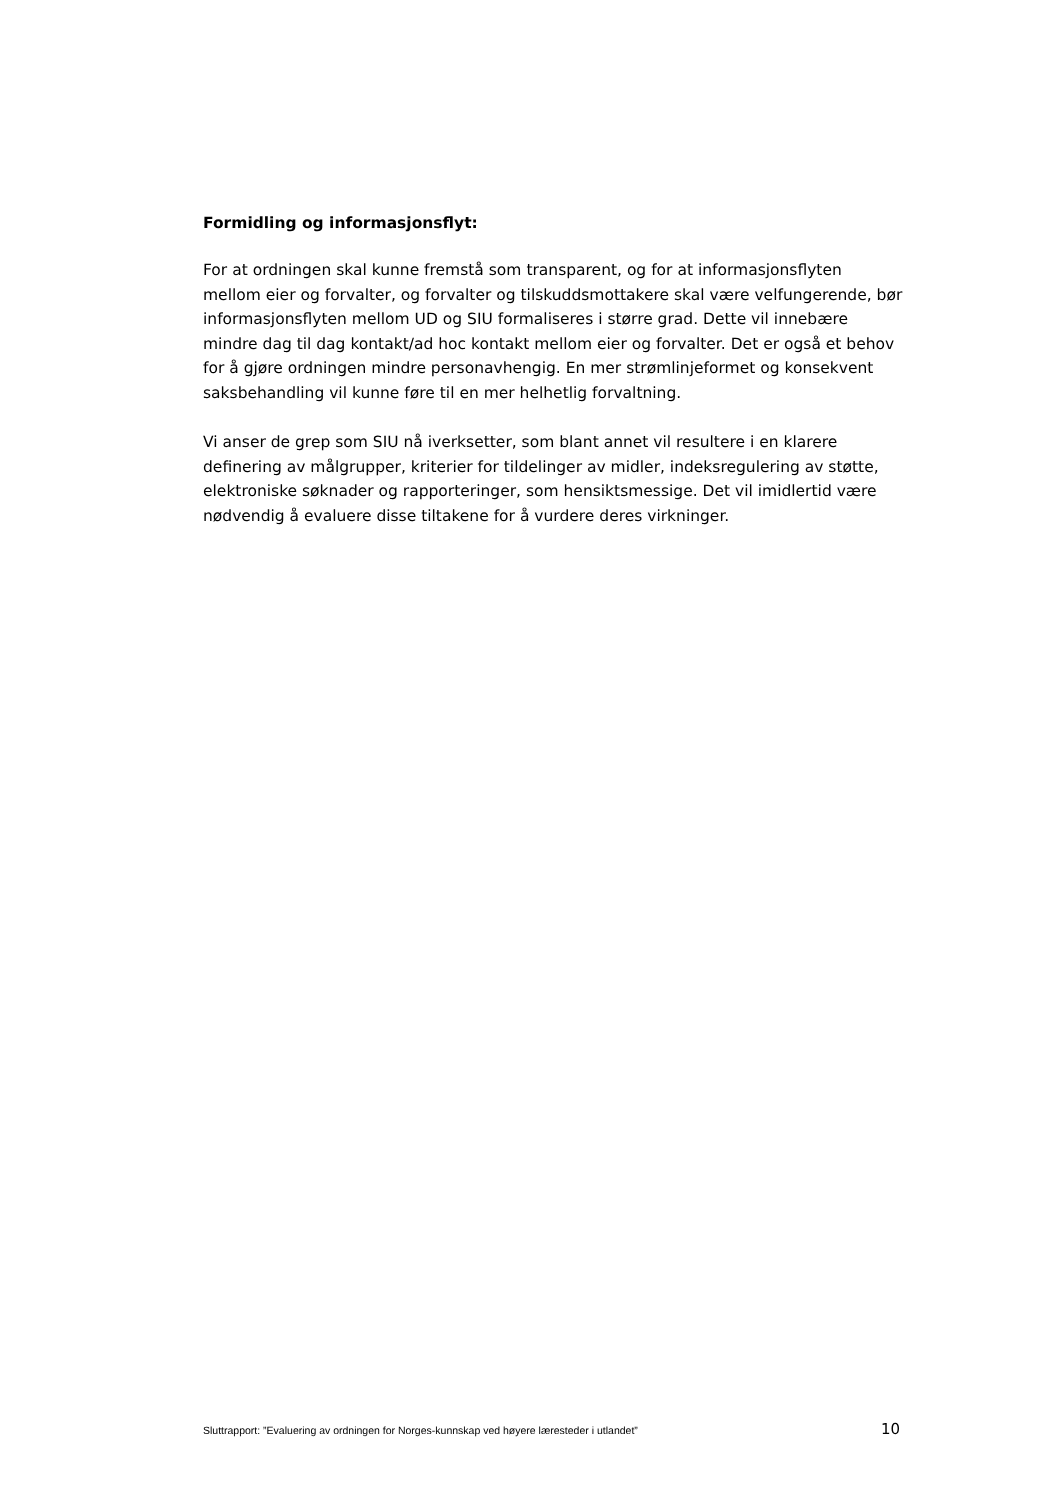Formidling og informasjonsflyt:
For at ordningen skal kunne fremstå som transparent, og for at informasjonsflyten mellom eier og forvalter, og forvalter og tilskuddsmottakere skal være velfungerende, bør informasjonsflyten mellom UD og SIU formaliseres i større grad. Dette vil innebære mindre dag til dag kontakt/ad hoc kontakt mellom eier og forvalter. Det er også et behov for å gjøre ordningen mindre personavhengig. En mer strømlinjeformet og konsekvent saksbehandling vil kunne føre til en mer helhetlig forvaltning.
Vi anser de grep som SIU nå iverksetter, som blant annet vil resultere i en klarere definering av målgrupper, kriterier for tildelinger av midler, indeksregulering av støtte, elektroniske søknader og rapporteringer, som hensiktsmessige. Det vil imidlertid være nødvendig å evaluere disse tiltakene for å vurdere deres virkninger.
Sluttrapport: ”Evaluering av ordningen for Norges-kunnskap ved høyere læresteder i utlandet” 10